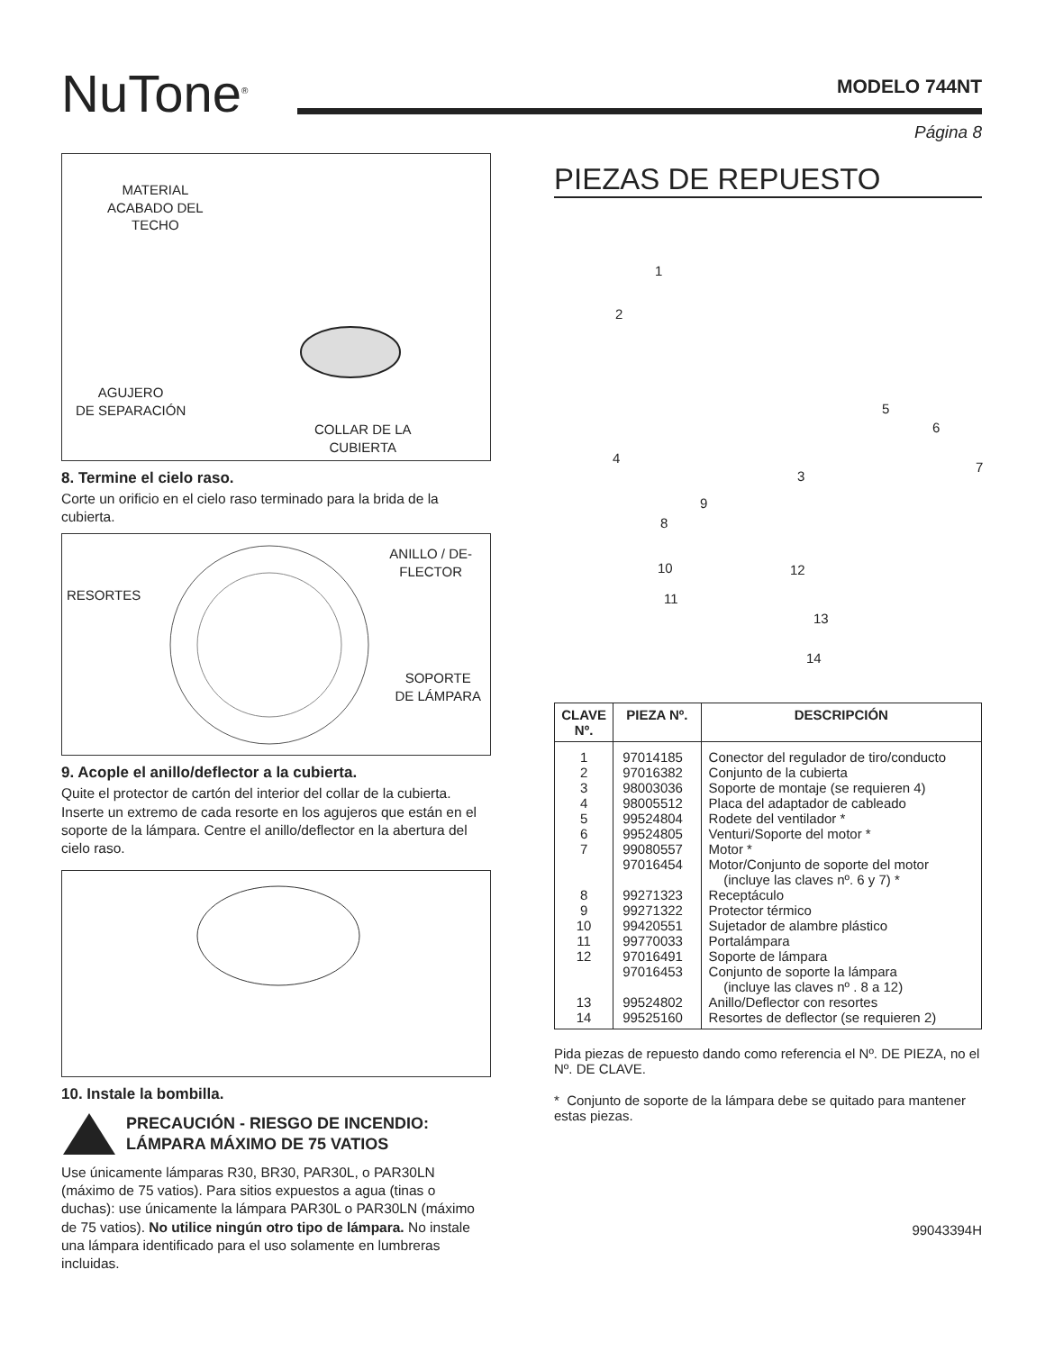NuTone<sup>®</sup> MODELO 744NT
Página 8
MATERIAL
ACABADO DEL
TECHO
AGUJERO
DE SEPARACIÓN
COLLAR DE LA
CUBIERTA
8. Termine el cielo raso.
Corte un orificio en el cielo raso terminado para la brida de la cubierta.
RESORTES
ANILLO / DE-
FLECTOR
SOPORTE
DE LÁMPARA
9. Acople el anillo/deflector a la cubierta.
Quite el protector de cartón del interior del collar de la cubierta. Inserte un extremo de cada resorte en los agujeros que están en el soporte de la lámpara. Centre el anillo/deflector en la abertura del cielo raso.
10. Instale la bombilla.
PRECAUCIÓN - RIESGO DE INCENDIO:
LÁMPARA MÁXIMO DE 75 VATIOS
Use únicamente lámparas R30, BR30, PAR30L, o PAR30LN (máximo de 75 vatios). Para sitios expuestos a agua (tinas o duchas): use únicamente la lámpara PAR30L o PAR30LN (máximo de 75 vatios). No utilice ningún otro tipo de lámpara. No instale una lámpara identificado para el uso solamente en lumbreras incluidas.
PIEZAS DE REPUESTO
1
2
3
4
5
6
7
8
9
10
11
12
13
14
| CLAVE Nº. | PIEZA Nº. | DESCRIPCIÓN |
| --- | --- | --- |
| 1 2 3 4 5 6 7 8 9 10 11 12 13 14 | 97014185 97016382 98003036 98005512 99524804 99524805 99080557 97016454 99271323 99271322 99420551 99770033 97016491 97016453 99524802 99525160 | Conector del regulador de tiro/conducto Conjunto de la cubierta Soporte de montaje (se requieren 4) Placa del adaptador de cableado Rodete del ventilador * Venturi/Soporte del motor * Motor * Motor/Conjunto de soporte del motor (incluye las claves nº. 6 y 7) * Receptáculo Protector térmico Sujetador de alambre plástico Portalámpara Soporte de lámpara Conjunto de soporte la lámpara (incluye las claves nº . 8 a 12) Anillo/Deflector con resortes Resortes de deflector (se requieren 2) |
Pida piezas de repuesto dando como referencia el Nº. DE PIEZA, no el Nº. DE CLAVE.
* Conjunto de soporte de la lámpara debe se quitado para mantener estas piezas.
99043394H